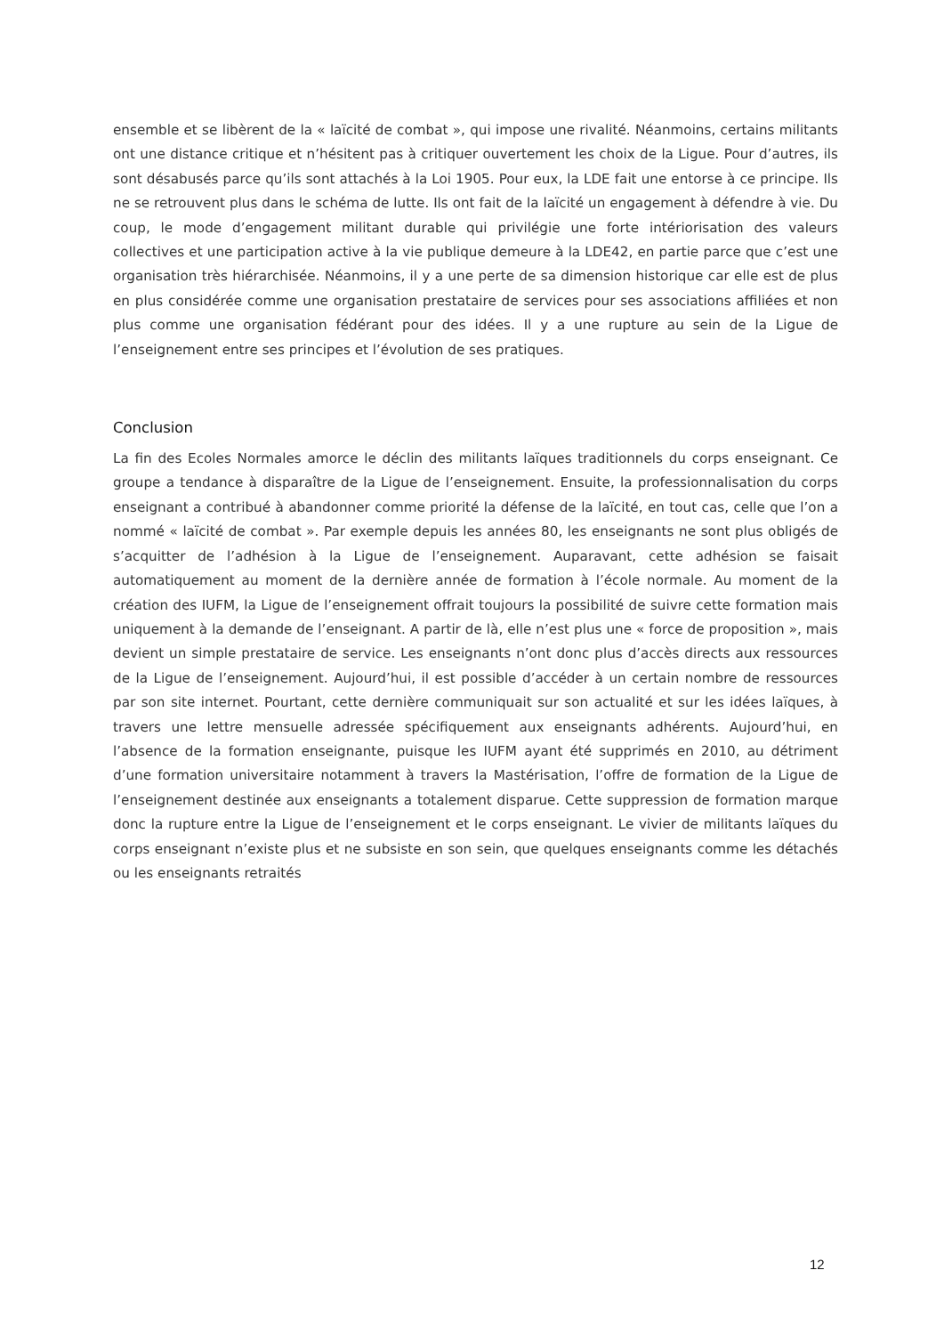ensemble et se libèrent de la « laïcité de combat », qui impose une rivalité. Néanmoins, certains militants ont une distance critique et n’hésitent pas à critiquer ouvertement les choix de la Ligue. Pour d’autres, ils sont désabusés parce qu’ils sont attachés à la Loi 1905. Pour eux, la LDE fait une entorse à ce principe. Ils ne se retrouvent plus dans le schéma de lutte. Ils ont fait de la laïcité un engagement à défendre à vie. Du coup, le mode d’engagement militant durable qui privilégie une forte intériorisation des valeurs collectives et une participation active à la vie publique demeure à la LDE42, en partie parce que c’est une organisation très hiérarchisée. Néanmoins, il y a une perte de sa dimension historique car elle est de plus en plus considérée comme une organisation prestataire de services pour ses associations affiliées et non plus comme une organisation fédérant pour des idées. Il y a une rupture au sein de la Ligue de l’enseignement entre ses principes et l’évolution de ses pratiques.
Conclusion
La fin des Ecoles Normales amorce le déclin des militants laïques traditionnels du corps enseignant. Ce groupe a tendance à disparaître de la Ligue de l’enseignement. Ensuite, la professionnalisation du corps enseignant a contribué à abandonner comme priorité la défense de la laïcité, en tout cas, celle que l’on a nommé « laïcité de combat ». Par exemple depuis les années 80, les enseignants ne sont plus obligés de s’acquitter de l’adhésion à la Ligue de l’enseignement. Auparavant, cette adhésion se faisait automatiquement au moment de la dernière année de formation à l’école normale. Au moment de la création des IUFM, la Ligue de l’enseignement offrait toujours la possibilité de suivre cette formation mais uniquement à la demande de l’enseignant. A partir de là, elle n’est plus une « force de proposition », mais devient un simple prestataire de service. Les enseignants n’ont donc plus d’accès directs aux ressources de la Ligue de l’enseignement. Aujourd’hui, il est possible d’accéder à un certain nombre de ressources par son site internet. Pourtant, cette dernière communiquait sur son actualité et sur les idées laïques, à travers une lettre mensuelle adressée spécifiquement aux enseignants adhérents. Aujourd’hui, en l’absence de la formation enseignante, puisque les IUFM ayant été supprimés en 2010, au détriment d’une formation universitaire notamment à travers la Mastérisation, l’offre de formation de la Ligue de l’enseignement destinée aux enseignants a totalement disparue. Cette suppression de formation marque donc la rupture entre la Ligue de l’enseignement et le corps enseignant. Le vivier de militants laïques du corps enseignant n’existe plus et ne subsiste en son sein, que quelques enseignants comme les détachés ou les enseignants retraités
12